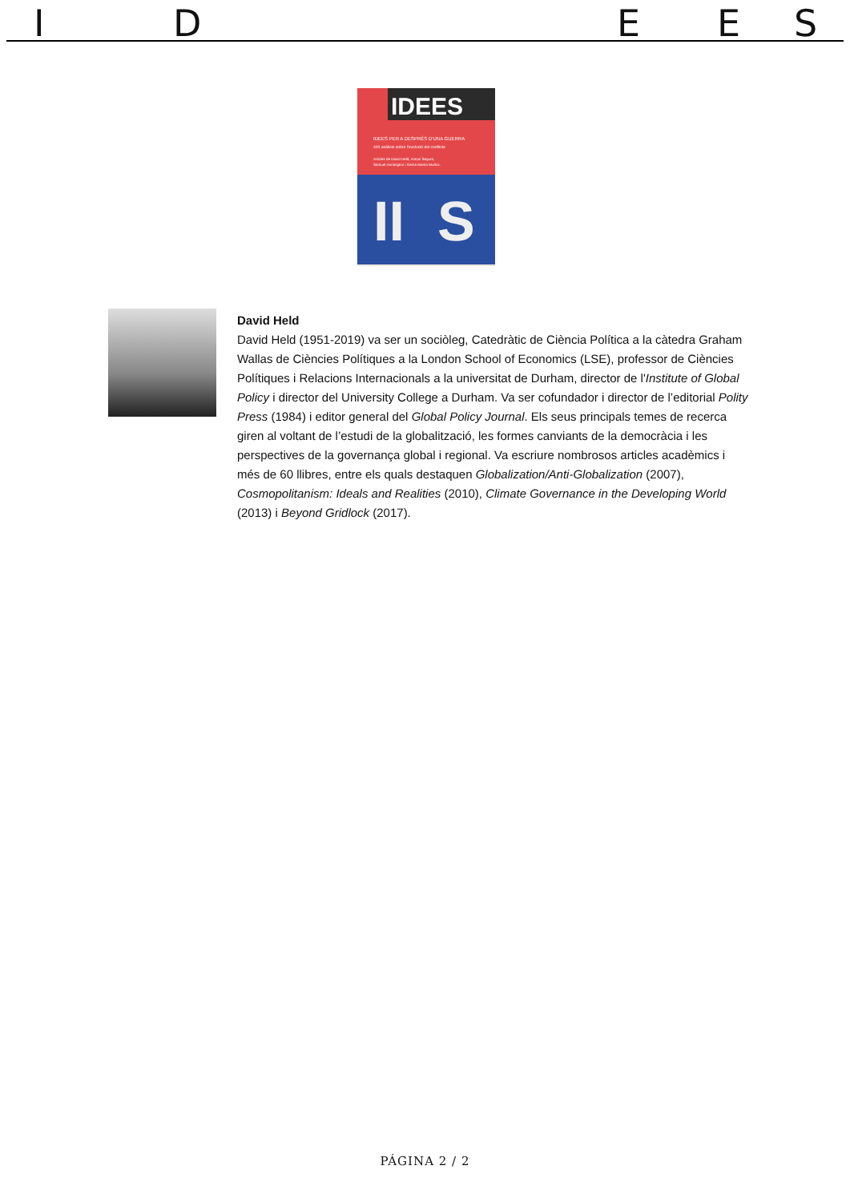I D E E S
IDEES
IDEES PER A DESPRÉS D'UNA GUERRA
400 anàlisis sobre l'evolució del conflicte
Articles de David Held, Antoni Segura,
Samuel Huntington i Gema Martín Muñoz.
II
S
David Held
David Held (1951-2019) va ser un sociòleg, Catedràtic de Ciència Política a la càtedra Graham Wallas de Ciències Polítiques a la London School of Economics (LSE), professor de Ciències Polítiques i Relacions Internacionals a la universitat de Durham, director de l'Institute of Global Policy i director del University College a Durham. Va ser cofundador i director de l’editorial Polity Press (1984) i editor general del Global Policy Journal. Els seus principals temes de recerca giren al voltant de l’estudi de la globalització, les formes canviants de la democràcia i les perspectives de la governança global i regional. Va escriure nombrosos articles acadèmics i més de 60 llibres, entre els quals destaquen Globalization/Anti-Globalization (2007), Cosmopolitanism: Ideals and Realities (2010), Climate Governance in the Developing World (2013) i Beyond Gridlock (2017).
PÁGINA 2 / 2